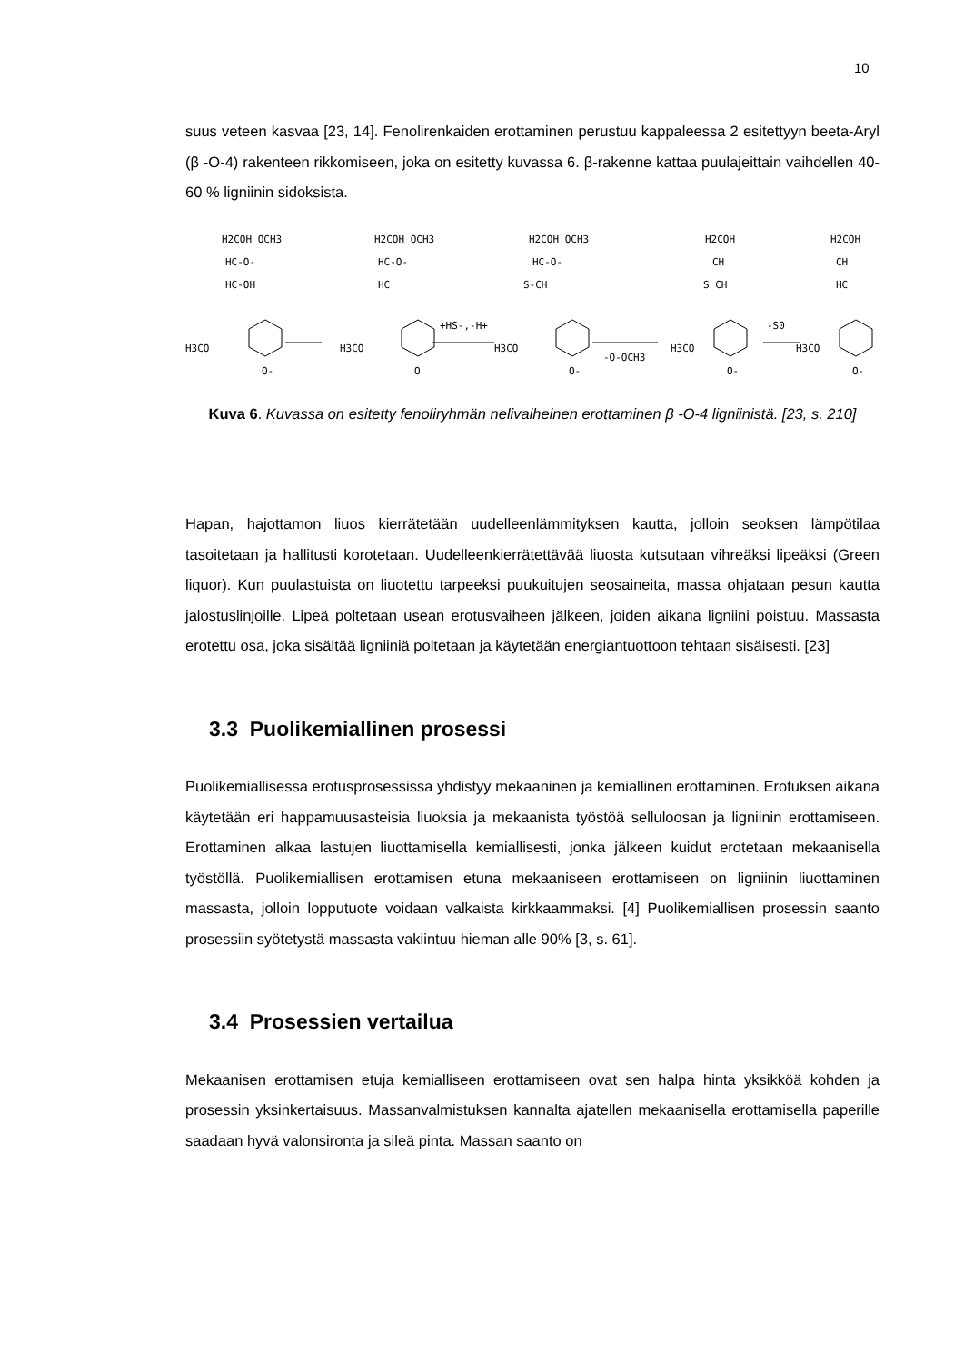10
suus veteen kasvaa [23, 14]. Fenolirenkaiden erottaminen perustuu kappaleessa 2 esitettyyn beeta-Aryl (β -O-4) rakenteen rikkomiseen, joka on esitetty kuvassa 6. β-rakenne kattaa puulajeittain vaihdellen 40- 60 % ligniinin sidoksista.
H2COH OCH3
HC-O-
HC-OH
H3CO
O-
H2COH OCH3
HC-O-
HC
H3CO
O
+HS-,-H+
H2COH OCH3
HC-O-
S-CH
H3CO
O-
-O-OCH3
H2COH
CH
S CH
H3CO
O-
-S0
H2COH
CH
HC
H3CO
O-
Kuva 6. Kuvassa on esitetty fenoliryhmän nelivaiheinen erottaminen β -O-4 ligniinistä. [23, s. 210]
Hapan, hajottamon liuos kierrätetään uudelleenlämmityksen kautta, jolloin seoksen lämpötilaa tasoitetaan ja hallitusti korotetaan. Uudelleenkierrätettävää liuosta kutsutaan vihreäksi lipeäksi (Green liquor). Kun puulastuista on liuotettu tarpeeksi puukuitujen seosaineita, massa ohjataan pesun kautta jalostuslinjoille. Lipeä poltetaan usean erotusvaiheen jälkeen, joiden aikana ligniini poistuu. Massasta erotettu osa, joka sisältää ligniiniä poltetaan ja käytetään energiantuottoon tehtaan sisäisesti. [23]
3.3 Puolikemiallinen prosessi
Puolikemiallisessa erotusprosessissa yhdistyy mekaaninen ja kemiallinen erottaminen. Erotuksen aikana käytetään eri happamuusasteisia liuoksia ja mekaanista työstöä selluloosan ja ligniinin erottamiseen. Erottaminen alkaa lastujen liuottamisella kemiallisesti, jonka jälkeen kuidut erotetaan mekaanisella työstöllä. Puolikemiallisen erottamisen etuna mekaaniseen erottamiseen on ligniinin liuottaminen massasta, jolloin lopputuote voidaan valkaista kirkkaammaksi. [4] Puolikemiallisen prosessin saanto prosessiin syötetystä massasta vakiintuu hieman alle 90% [3, s. 61].
3.4 Prosessien vertailua
Mekaanisen erottamisen etuja kemialliseen erottamiseen ovat sen halpa hinta yksikköä kohden ja prosessin yksinkertaisuus. Massanvalmistuksen kannalta ajatellen mekaanisella erottamisella paperille saadaan hyvä valonsironta ja sileä pinta. Massan saanto on